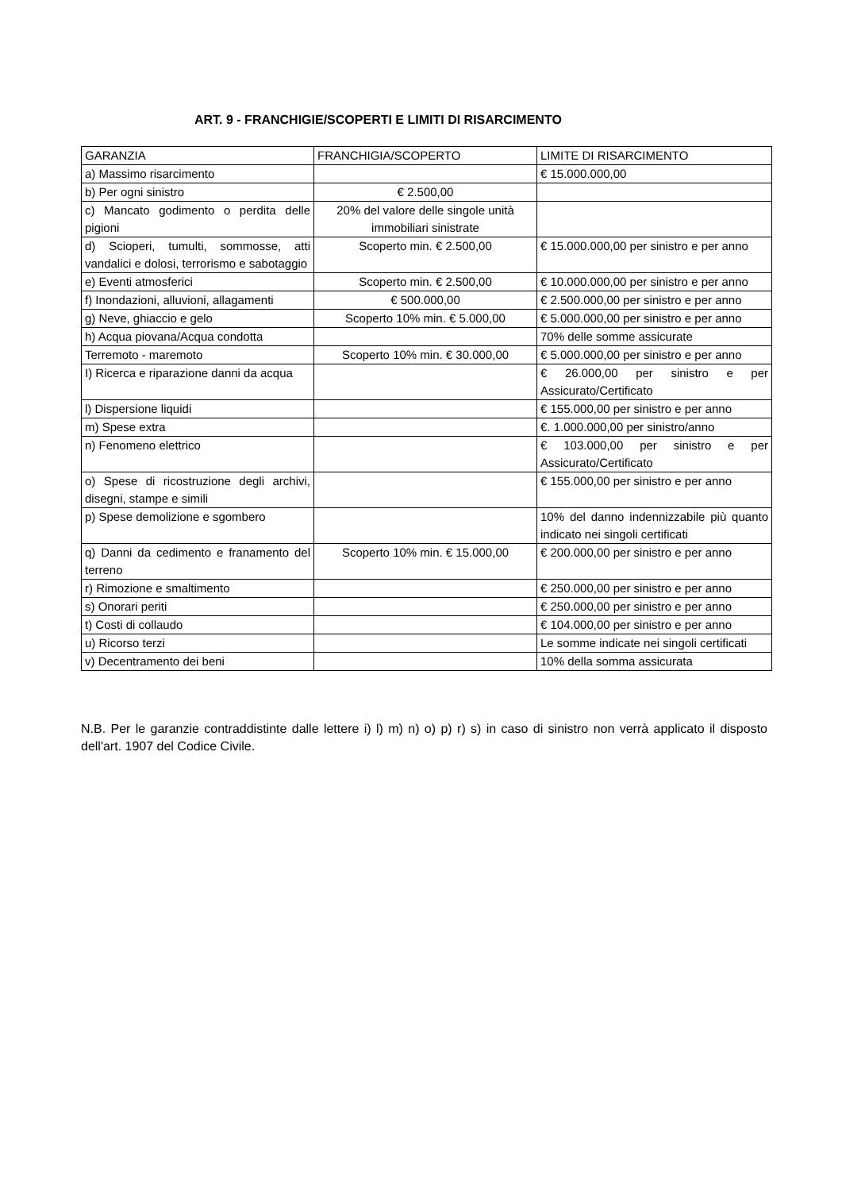ART. 9 - FRANCHIGIE/SCOPERTI E LIMITI DI RISARCIMENTO
| GARANZIA | FRANCHIGIA/SCOPERTO | LIMITE DI RISARCIMENTO |
| a) Massimo risarcimento | | € 15.000.000,00 |
| b) Per ogni sinistro | € 2.500,00 | |
| c) Mancato godimento o perdita delle pigioni | 20% del valore delle singole unità immobiliari sinistrate | |
| d) Scioperi, tumulti, sommosse, atti vandalici e dolosi, terrorismo e sabotaggio | Scoperto min. € 2.500,00 | € 15.000.000,00 per sinistro e per anno |
| e) Eventi atmosferici | Scoperto min. € 2.500,00 | € 10.000.000,00 per sinistro e per anno |
| f) Inondazioni, alluvioni, allagamenti | € 500.000,00 | € 2.500.000,00 per sinistro e per anno |
| g) Neve, ghiaccio e gelo | Scoperto 10% min. € 5.000,00 | € 5.000.000,00 per sinistro e per anno |
| h) Acqua piovana/Acqua condotta | | 70% delle somme assicurate |
| Terremoto - maremoto | Scoperto 10% min. € 30.000,00 | € 5.000.000,00 per sinistro e per anno |
| I) Ricerca e riparazione danni da acqua | | € 26.000,00 per sinistro e per Assicurato/Certificato |
| l) Dispersione liquidi | | € 155.000,00 per sinistro e per anno |
| m) Spese extra | | €. 1.000.000,00 per sinistro/anno |
| n) Fenomeno elettrico | | € 103.000,00 per sinistro e per Assicurato/Certificato |
| o) Spese di ricostruzione degli archivi, disegni, stampe e simili | | € 155.000,00 per sinistro e per anno |
| p) Spese demolizione e sgombero | | 10% del danno indennizzabile più quanto indicato nei singoli certificati |
| q) Danni da cedimento e franamento del terreno | Scoperto 10% min. € 15.000,00 | € 200.000,00 per sinistro e per anno |
| r) Rimozione e smaltimento | | € 250.000,00 per sinistro e per anno |
| s) Onorari periti | | € 250.000,00 per sinistro e per anno |
| t) Costi di collaudo | | € 104.000,00 per sinistro e per anno |
| u) Ricorso terzi | | Le somme indicate nei singoli certificati |
| v) Decentramento dei beni | | 10% della somma assicurata |
N.B. Per le garanzie contraddistinte dalle lettere i) l) m) n) o) p) r) s) in caso di sinistro non verrà applicato il disposto dell'art. 1907 del Codice Civile.